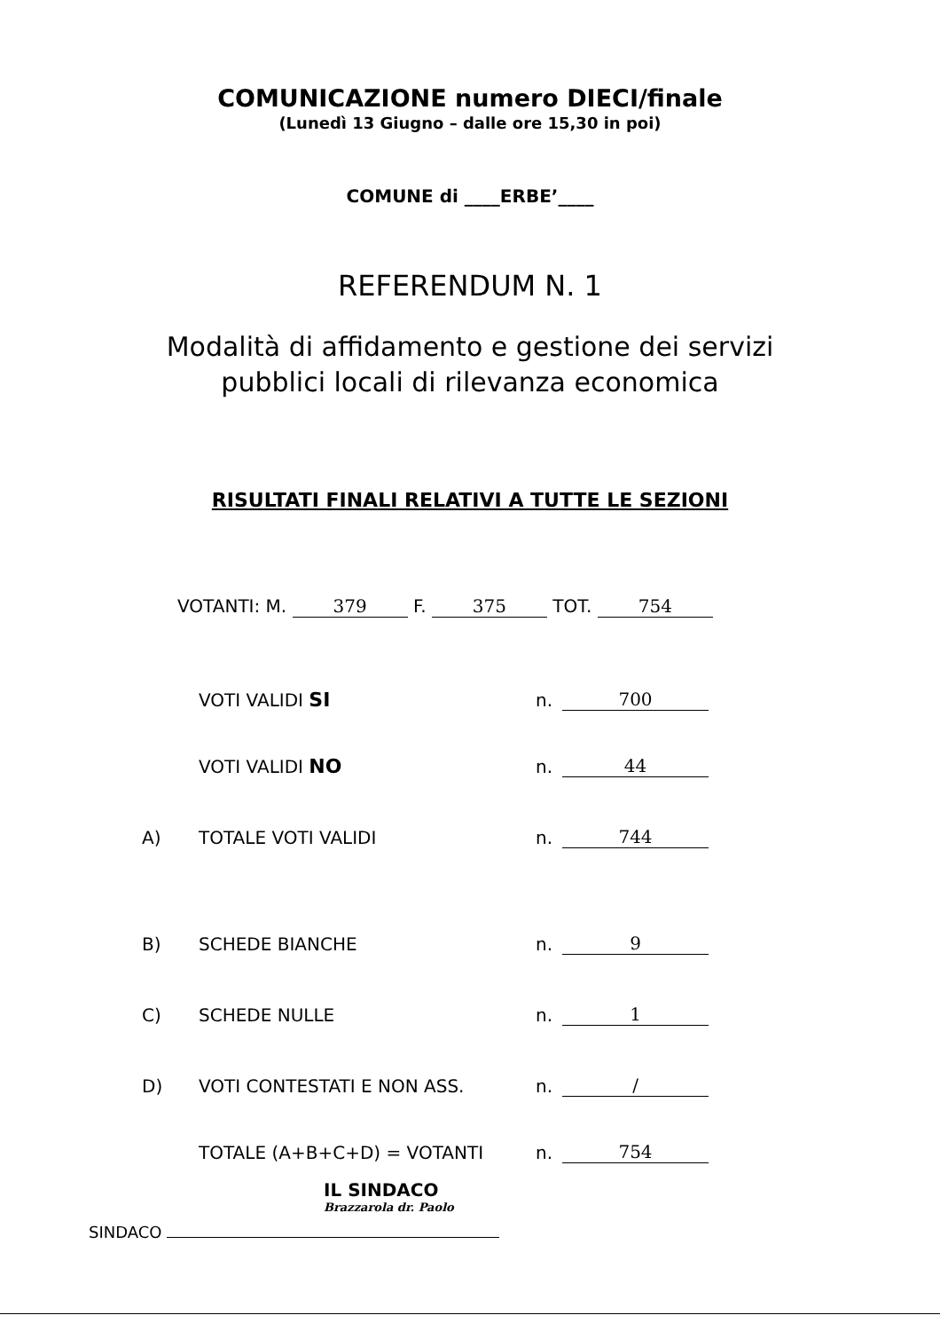COMUNICAZIONE numero DIECI/finale
(Lunedì 13 Giugno – dalle ore 15,30 in poi)
COMUNE di ____ERBE’____
REFERENDUM N. 1
Modalità di affidamento e gestione dei servizi
pubblici locali di rilevanza economica
RISULTATI FINALI RELATIVI A TUTTE LE SEZIONI
VOTANTI: M. 379 F. 375 TOT. 754
VOTI VALIDI SI n. 700
VOTI VALIDI NO n. 44
A) TOTALE VOTI VALIDI n. 744
B) SCHEDE BIANCHE n. 9
C) SCHEDE NULLE n. 1
D) VOTI CONTESTATI E NON ASS. n. /
TOTALE (A+B+C+D) = VOTANTI n. 754
IL SINDACO
Brazzarola dr. Paolo
SINDACO